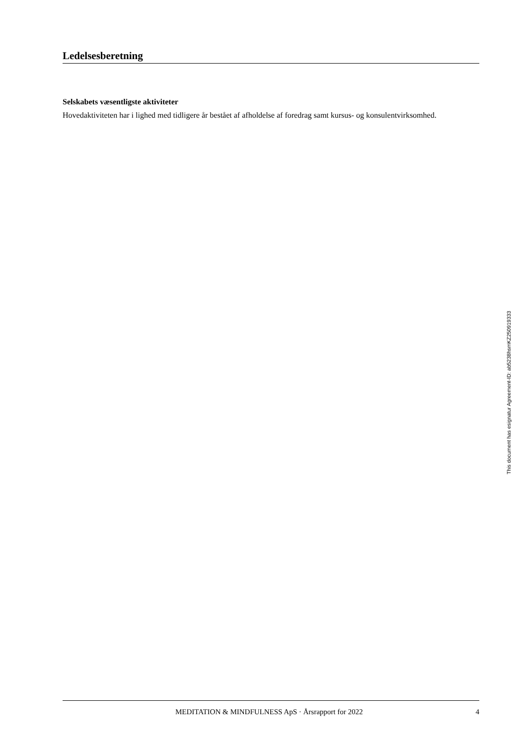Ledelsesberetning
Selskabets væsentligste aktiviteter
Hovedaktiviteten har i lighed med tidligere år bestået af afholdelse af foredrag samt kursus- og konsulentvirksomhed.
This document has esignatur Agreement-ID: ab5238hsmKZ250919333
MEDITATION & MINDFULNESS ApS · Årsrapport for 2022 4